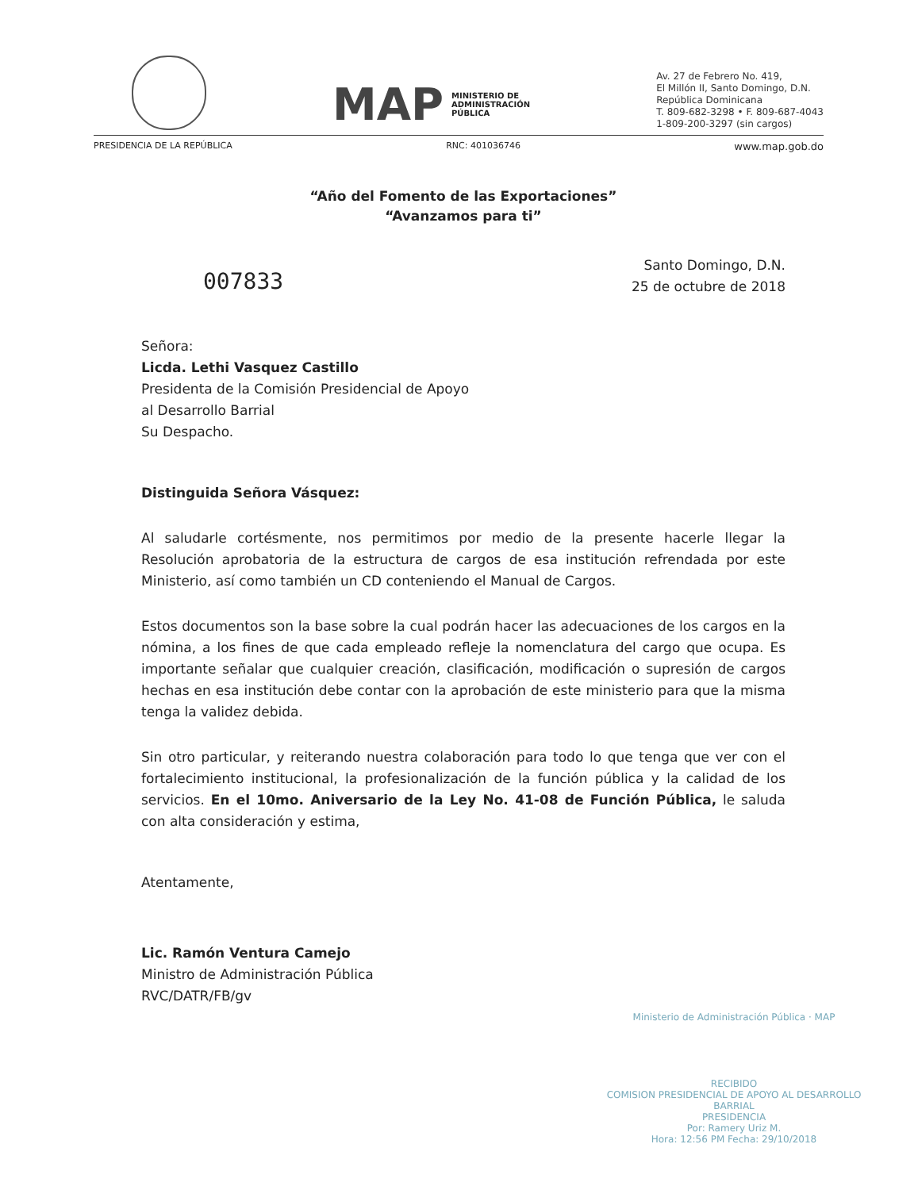MAP MINISTERIO DE
ADMINISTRACIÓN
PÚBLICA
Av. 27 de Febrero No. 419,
El Millón II, Santo Domingo, D.N.
República Dominicana
T. 809-682-3298 • F. 809-687-4043
1-809-200-3297 (sin cargos)
PRESIDENCIA DE LA REPÚBLICA RNC: 401036746 www.map.gob.do
“Año del Fomento de las Exportaciones”
“Avanzamos para ti”
007833
Santo Domingo, D.N.
25 de octubre de 2018
Señora:
Licda. Lethi Vasquez Castillo
Presidenta de la Comisión Presidencial de Apoyo
al Desarrollo Barrial
Su Despacho.
Distinguida Señora Vásquez:
Al saludarle cortésmente, nos permitimos por medio de la presente hacerle llegar la Resolución aprobatoria de la estructura de cargos de esa institución refrendada por este Ministerio, así como también un CD conteniendo el Manual de Cargos.
Estos documentos son la base sobre la cual podrán hacer las adecuaciones de los cargos en la nómina, a los fines de que cada empleado refleje la nomenclatura del cargo que ocupa. Es importante señalar que cualquier creación, clasificación, modificación o supresión de cargos hechas en esa institución debe contar con la aprobación de este ministerio para que la misma tenga la validez debida.
Sin otro particular, y reiterando nuestra colaboración para todo lo que tenga que ver con el fortalecimiento institucional, la profesionalización de la función pública y la calidad de los servicios. En el 10mo. Aniversario de la Ley No. 41-08 de Función Pública, le saluda con alta consideración y estima,
Atentamente,
Lic. Ramón Ventura Camejo
Ministro de Administración Pública
RVC/DATR/FB/gv
Ministerio de Administración Pública · MAP
RECIBIDO
COMISION PRESIDENCIAL DE APOYO AL DESARROLLO BARRIAL
PRESIDENCIA
Por: Ramery Uriz M.
Hora: 12:56 PM Fecha: 29/10/2018